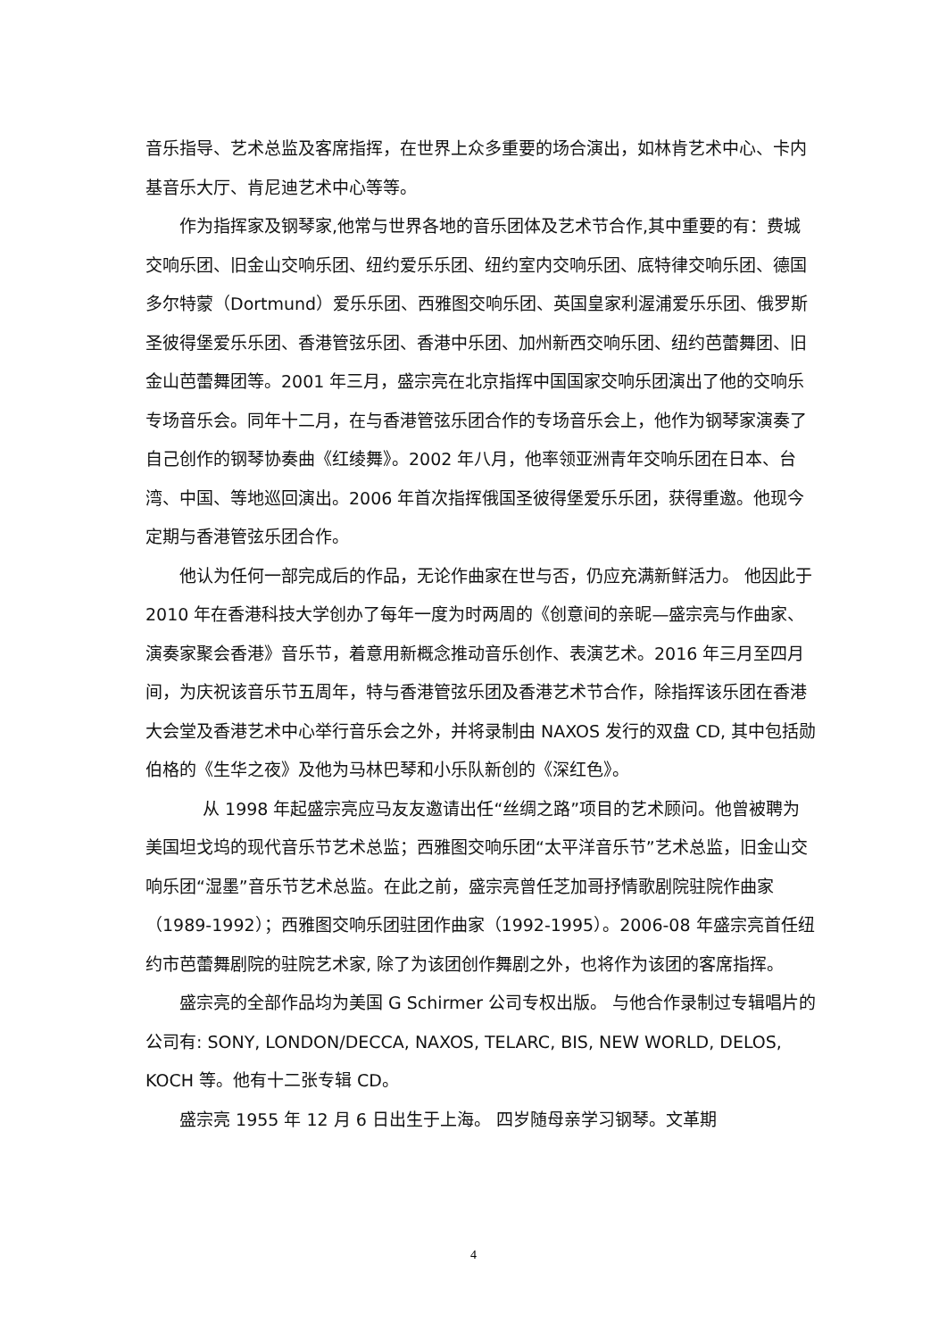音乐指导、艺术总监及客席指挥，在世界上众多重要的场合演出，如林肯艺术中心、卡内基音乐大厅、肯尼迪艺术中心等等。
作为指挥家及钢琴家,他常与世界各地的音乐团体及艺术节合作,其中重要的有：费城交响乐团、旧金山交响乐团、纽约爱乐乐团、纽约室内交响乐团、底特律交响乐团、德国多尔特蒙（Dortmund）爱乐乐团、西雅图交响乐团、英国皇家利渥浦爱乐乐团、俄罗斯圣彼得堡爱乐乐团、香港管弦乐团、香港中乐团、加州新西交响乐团、纽约芭蕾舞团、旧金山芭蕾舞团等。2001 年三月，盛宗亮在北京指挥中国国家交响乐团演出了他的交响乐专场音乐会。同年十二月，在与香港管弦乐团合作的专场音乐会上，他作为钢琴家演奏了自己创作的钢琴协奏曲《红绫舞》。2002 年八月，他率领亚洲青年交响乐团在日本、台湾、中国、等地巡回演出。2006 年首次指挥俄国圣彼得堡爱乐乐团，获得重邀。他现今定期与香港管弦乐团合作。
他认为任何一部完成后的作品，无论作曲家在世与否，仍应充满新鲜活力。 他因此于 2010 年在香港科技大学创办了每年一度为时两周的《创意间的亲昵—盛宗亮与作曲家、演奏家聚会香港》音乐节，着意用新概念推动音乐创作、表演艺术。2016 年三月至四月间，为庆祝该音乐节五周年，特与香港管弦乐团及香港艺术节合作，除指挥该乐团在香港大会堂及香港艺术中心举行音乐会之外，并将录制由 NAXOS 发行的双盘 CD, 其中包括勋伯格的《生华之夜》及他为马林巴琴和小乐队新创的《深红色》。
从 1998 年起盛宗亮应马友友邀请出任“丝绸之路”项目的艺术顾问。他曾被聘为美国坦戈坞的现代音乐节艺术总监；西雅图交响乐团“太平洋音乐节”艺术总监，旧金山交响乐团“湿墨”音乐节艺术总监。在此之前，盛宗亮曾任芝加哥抒情歌剧院驻院作曲家（1989-1992）；西雅图交响乐团驻团作曲家（1992-1995）。2006-08 年盛宗亮首任纽约市芭蕾舞剧院的驻院艺术家, 除了为该团创作舞剧之外，也将作为该团的客席指挥。
盛宗亮的全部作品均为美国 G Schirmer 公司专权出版。 与他合作录制过专辑唱片的公司有: SONY, LONDON/DECCA, NAXOS, TELARC, BIS, NEW WORLD, DELOS, KOCH 等。他有十二张专辑 CD。
盛宗亮 1955 年 12 月 6 日出生于上海。 四岁随母亲学习钢琴。文革期
4